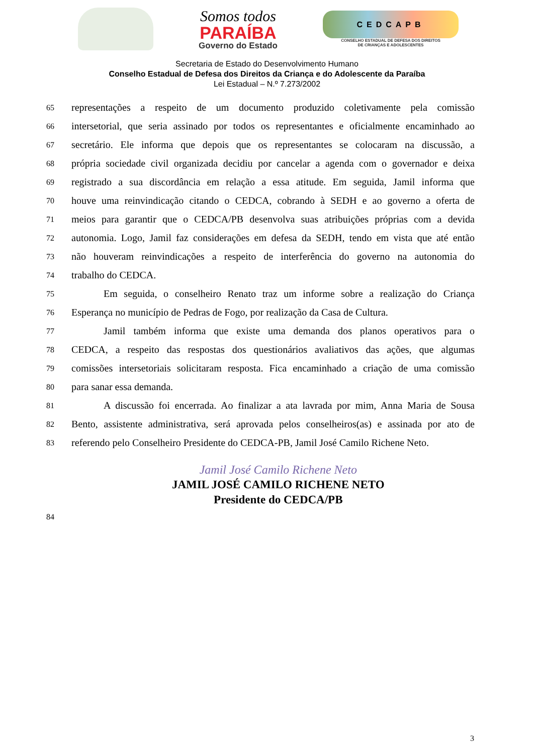Somos todos
PARAÍBA
Governo do Estado
CEDCAPB
CONSELHO ESTADUAL DE DEFESA DOS DIREITOS
DE CRIANÇAS E ADOLESCENTES
Secretaria de Estado do Desenvolvimento Humano
Conselho Estadual de Defesa dos Direitos da Criança e do Adolescente da Paraíba
Lei Estadual – N.º 7.273/2002
65 representações a respeito de um documento produzido coletivamente pela comissão
66 intersetorial, que seria assinado por todos os representantes e oficialmente encaminhado ao
67 secretário. Ele informa que depois que os representantes se colocaram na discussão, a
68 própria sociedade civil organizada decidiu por cancelar a agenda com o governador e deixa
69 registrado a sua discordância em relação a essa atitude. Em seguida, Jamil informa que
70 houve uma reinvindicação citando o CEDCA, cobrando à SEDH e ao governo a oferta de
71 meios para garantir que o CEDCA/PB desenvolva suas atribuições próprias com a devida
72 autonomia. Logo, Jamil faz considerações em defesa da SEDH, tendo em vista que até então
73 não houveram reinvindicações a respeito de interferência do governo na autonomia do
74 trabalho do CEDCA.
75 Em seguida, o conselheiro Renato traz um informe sobre a realização do Criança
76 Esperança no município de Pedras de Fogo, por realização da Casa de Cultura.
77 Jamil também informa que existe uma demanda dos planos operativos para o
78 CEDCA, a respeito das respostas dos questionários avaliativos das ações, que algumas
79 comissões intersetoriais solicitaram resposta. Fica encaminhado a criação de uma comissão
80 para sanar essa demanda.
81 A discussão foi encerrada. Ao finalizar a ata lavrada por mim, Anna Maria de Sousa
82 Bento, assistente administrativa, será aprovada pelos conselheiros(as) e assinada por ato de
83 referendo pelo Conselheiro Presidente do CEDCA-PB, Jamil José Camilo Richene Neto.
84
Jamil José Camilo Richene Neto
JAMIL JOSÉ CAMILO RICHENE NETO
Presidente do CEDCA/PB
3